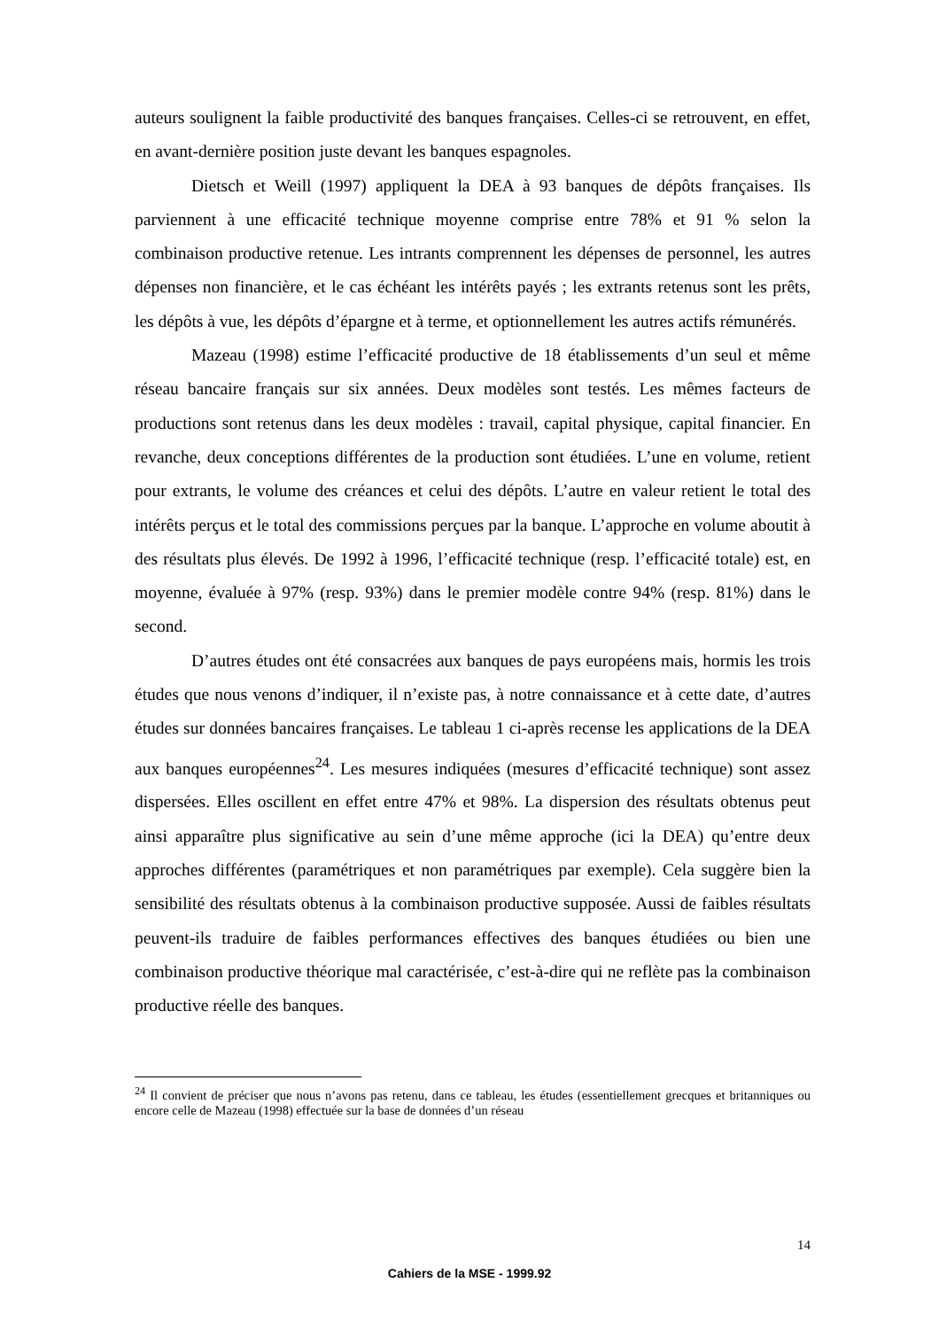auteurs soulignent la faible productivité des banques françaises. Celles-ci se retrouvent, en effet, en avant-dernière position juste devant les banques espagnoles.
Dietsch et Weill (1997) appliquent la DEA à 93 banques de dépôts françaises. Ils parviennent à une efficacité technique moyenne comprise entre 78% et 91 % selon la combinaison productive retenue. Les intrants comprennent les dépenses de personnel, les autres dépenses non financière, et le cas échéant les intérêts payés ; les extrants retenus sont les prêts, les dépôts à vue, les dépôts d’épargne et à terme, et optionnellement les autres actifs rémunérés.
Mazeau (1998) estime l’efficacité productive de 18 établissements d’un seul et même réseau bancaire français sur six années. Deux modèles sont testés. Les mêmes facteurs de productions sont retenus dans les deux modèles : travail, capital physique, capital financier. En revanche, deux conceptions différentes de la production sont étudiées. L’une en volume, retient pour extrants, le volume des créances et celui des dépôts. L’autre en valeur retient le total des intérêts perçus et le total des commissions perçues par la banque. L’approche en volume aboutit à des résultats plus élevés. De 1992 à 1996, l’efficacité technique (resp. l’efficacité totale) est, en moyenne, évaluée à 97% (resp. 93%) dans le premier modèle contre 94% (resp. 81%) dans le second.
D’autres études ont été consacrées aux banques de pays européens mais, hormis les trois études que nous venons d’indiquer, il n’existe pas, à notre connaissance et à cette date, d’autres études sur données bancaires françaises. Le tableau 1 ci-après recense les applications de la DEA aux banques européennes<sup>24</sup>. Les mesures indiquées (mesures d’efficacité technique) sont assez dispersées. Elles oscillent en effet entre 47% et 98%. La dispersion des résultats obtenus peut ainsi apparaître plus significative au sein d’une même approche (ici la DEA) qu’entre deux approches différentes (paramétriques et non paramétriques par exemple). Cela suggère bien la sensibilité des résultats obtenus à la combinaison productive supposée. Aussi de faibles résultats peuvent-ils traduire de faibles performances effectives des banques étudiées ou bien une combinaison productive théorique mal caractérisée, c’est-à-dire qui ne reflète pas la combinaison productive réelle des banques.
<sup>24</sup> Il convient de préciser que nous n’avons pas retenu, dans ce tableau, les études (essentiellement grecques et britanniques ou encore celle de Mazeau (1998) effectuée sur la base de données d’un réseau
14
Cahiers de la MSE - 1999.92